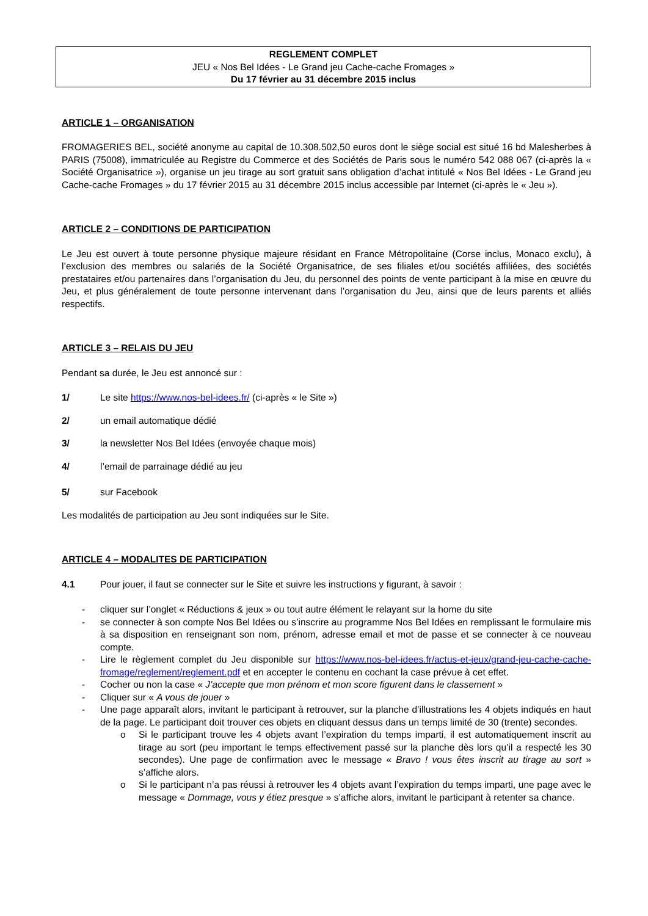REGLEMENT COMPLET
JEU « Nos Bel Idées - Le Grand jeu Cache-cache Fromages »
Du 17 février au 31 décembre 2015 inclus
ARTICLE 1 – ORGANISATION
FROMAGERIES BEL, société anonyme au capital de 10.308.502,50 euros dont le siège social est situé 16 bd Malesherbes à PARIS (75008), immatriculée au Registre du Commerce et des Sociétés de Paris sous le numéro 542 088 067 (ci-après la « Société Organisatrice »), organise un jeu tirage au sort gratuit sans obligation d’achat intitulé « Nos Bel Idées - Le Grand jeu Cache-cache Fromages » du 17 février 2015 au 31 décembre 2015 inclus accessible par Internet (ci-après le « Jeu »).
ARTICLE 2 – CONDITIONS DE PARTICIPATION
Le Jeu est ouvert à toute personne physique majeure résidant en France Métropolitaine (Corse inclus, Monaco exclu), à l’exclusion des membres ou salariés de la Société Organisatrice, de ses filiales et/ou sociétés affiliées, des sociétés prestataires et/ou partenaires dans l’organisation du Jeu, du personnel des points de vente participant à la mise en œuvre du Jeu, et plus généralement de toute personne intervenant dans l’organisation du Jeu, ainsi que de leurs parents et alliés respectifs.
ARTICLE 3 – RELAIS DU JEU
Pendant sa durée, le Jeu est annoncé sur :
1/ Le site https://www.nos-bel-idees.fr/ (ci-après « le Site »)
2/ un email automatique dédié
3/ la newsletter Nos Bel Idées (envoyée chaque mois)
4/ l’email de parrainage dédié au jeu
5/ sur Facebook
Les modalités de participation au Jeu sont indiquées sur le Site.
ARTICLE 4 – MODALITES DE PARTICIPATION
4.1 Pour jouer, il faut se connecter sur le Site et suivre les instructions y figurant, à savoir :
- cliquer sur l’onglet « Réductions & jeux » ou tout autre élément le relayant sur la home du site
- se connecter à son compte Nos Bel Idées ou s’inscrire au programme Nos Bel Idées en remplissant le formulaire mis à sa disposition en renseignant son nom, prénom, adresse email et mot de passe et se connecter à ce nouveau compte.
- Lire le règlement complet du Jeu disponible sur https://www.nos-bel-idees.fr/actus-et-jeux/grand-jeu-cache-cache-fromage/reglement/reglement.pdf et en accepter le contenu en cochant la case prévue à cet effet.
- Cocher ou non la case « J’accepte que mon prénom et mon score figurent dans le classement »
- Cliquer sur « A vous de jouer »
- Une page apparaît alors, invitant le participant à retrouver, sur la planche d’illustrations les 4 objets indiqués en haut de la page. Le participant doit trouver ces objets en cliquant dessus dans un temps limité de 30 (trente) secondes.
o Si le participant trouve les 4 objets avant l’expiration du temps imparti, il est automatiquement inscrit au tirage au sort (peu important le temps effectivement passé sur la planche dès lors qu’il a respecté les 30 secondes). Une page de confirmation avec le message « Bravo ! vous êtes inscrit au tirage au sort » s’affiche alors.
o Si le participant n’a pas réussi à retrouver les 4 objets avant l’expiration du temps imparti, une page avec le message « Dommage, vous y étiez presque » s’affiche alors, invitant le participant à retenter sa chance.